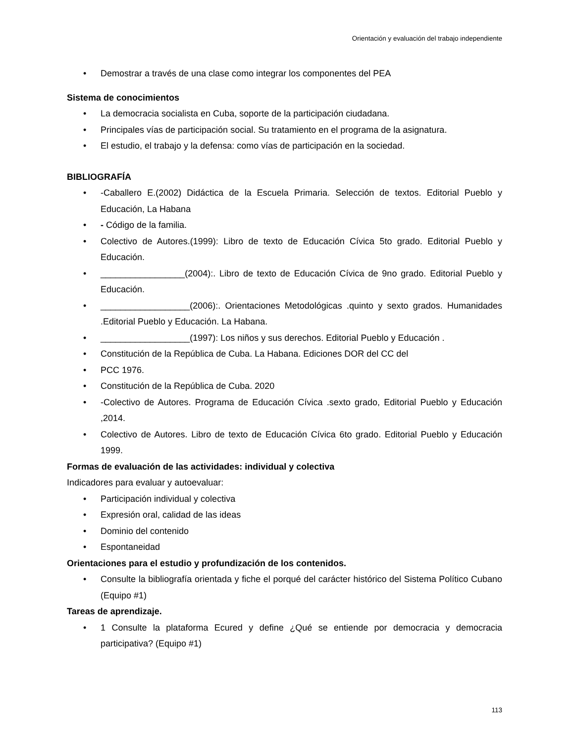Orientación y evaluación del trabajo independiente
• Demostrar a través de una clase como integrar los componentes del PEA
Sistema de conocimientos
• La democracia socialista en Cuba, soporte de la participación ciudadana.
• Principales vías de participación social. Su tratamiento en el programa de la asignatura.
• El estudio, el trabajo y la defensa: como vías de participación en la sociedad.
BIBLIOGRAFÍA
• -Caballero E.(2002) Didáctica de la Escuela Primaria. Selección de textos. Editorial Pueblo y Educación, La Habana
• - Código de la familia.
• Colectivo de Autores.(1999): Libro de texto de Educación Cívica 5to grado. Editorial Pueblo y Educación.
• _________________(2004):. Libro de texto de Educación Cívica de 9no grado. Editorial Pueblo y Educación.
• __________________(2006):. Orientaciones Metodológicas .quinto y sexto grados. Humanidades .Editorial Pueblo y Educación. La Habana.
• __________________(1997): Los niños y sus derechos. Editorial Pueblo y Educación .
• Constitución de la República de Cuba. La Habana. Ediciones DOR del CC del
• PCC 1976.
• Constitución de la República de Cuba. 2020
• -Colectivo de Autores. Programa de Educación Cívica .sexto grado, Editorial Pueblo y Educación ,2014.
• Colectivo de Autores. Libro de texto de Educación Cívica 6to grado. Editorial Pueblo y Educación 1999.
Formas de evaluación de las actividades: individual y colectiva
Indicadores para evaluar y autoevaluar:
• Participación individual y colectiva
• Expresión oral, calidad de las ideas
• Dominio del contenido
• Espontaneidad
Orientaciones para el estudio y profundización de los contenidos.
• Consulte la bibliografía orientada y fiche el porqué del carácter histórico del Sistema Político Cubano (Equipo #1)
Tareas de aprendizaje.
• 1 Consulte la plataforma Ecured y define ¿Qué se entiende por democracia y democracia participativa? (Equipo #1)
113